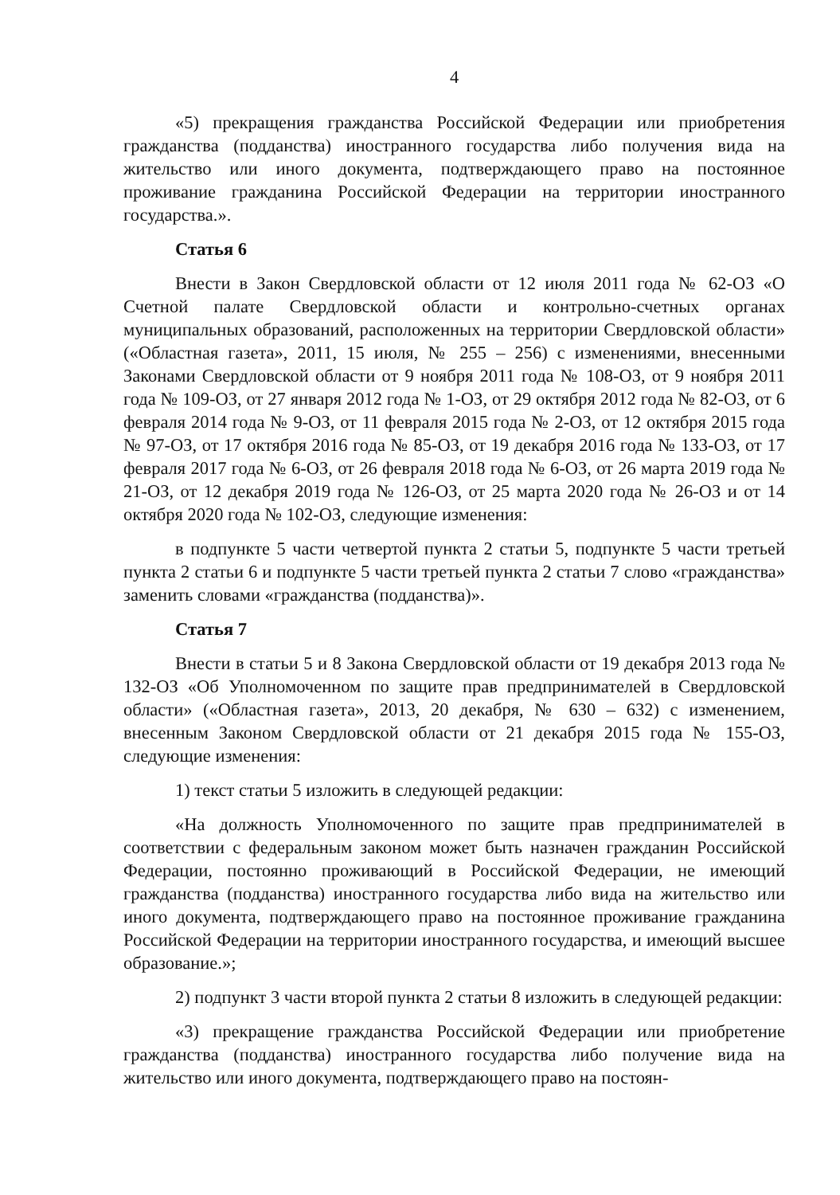4
«5) прекращения гражданства Российской Федерации или приобретения гражданства (подданства) иностранного государства либо получения вида на жительство или иного документа, подтверждающего право на постоянное проживание гражданина Российской Федерации на территории иностранного государства.».
Статья 6
Внести в Закон Свердловской области от 12 июля 2011 года № 62-ОЗ «О Счетной палате Свердловской области и контрольно-счетных органах муниципальных образований, расположенных на территории Свердловской области» («Областная газета», 2011, 15 июля, № 255 – 256) с изменениями, внесенными Законами Свердловской области от 9 ноября 2011 года № 108-ОЗ, от 9 ноября 2011 года № 109-ОЗ, от 27 января 2012 года № 1-ОЗ, от 29 октября 2012 года № 82-ОЗ, от 6 февраля 2014 года № 9-ОЗ, от 11 февраля 2015 года № 2-ОЗ, от 12 октября 2015 года № 97-ОЗ, от 17 октября 2016 года № 85-ОЗ, от 19 декабря 2016 года № 133-ОЗ, от 17 февраля 2017 года № 6-ОЗ, от 26 февраля 2018 года № 6-ОЗ, от 26 марта 2019 года № 21-ОЗ, от 12 декабря 2019 года № 126-ОЗ, от 25 марта 2020 года № 26-ОЗ и от 14 октября 2020 года № 102-ОЗ, следующие изменения:
в подпункте 5 части четвертой пункта 2 статьи 5, подпункте 5 части третьей пункта 2 статьи 6 и подпункте 5 части третьей пункта 2 статьи 7 слово «гражданства» заменить словами «гражданства (подданства)».
Статья 7
Внести в статьи 5 и 8 Закона Свердловской области от 19 декабря 2013 года № 132-ОЗ «Об Уполномоченном по защите прав предпринимателей в Свердловской области» («Областная газета», 2013, 20 декабря, № 630 – 632) с изменением, внесенным Законом Свердловской области от 21 декабря 2015 года № 155-ОЗ, следующие изменения:
1) текст статьи 5 изложить в следующей редакции:
«На должность Уполномоченного по защите прав предпринимателей в соответствии с федеральным законом может быть назначен гражданин Российской Федерации, постоянно проживающий в Российской Федерации, не имеющий гражданства (подданства) иностранного государства либо вида на жительство или иного документа, подтверждающего право на постоянное проживание гражданина Российской Федерации на территории иностранного государства, и имеющий высшее образование.»;
2) подпункт 3 части второй пункта 2 статьи 8 изложить в следующей редакции:
«3) прекращение гражданства Российской Федерации или приобретение гражданства (подданства) иностранного государства либо получение вида на жительство или иного документа, подтверждающего право на постоян-